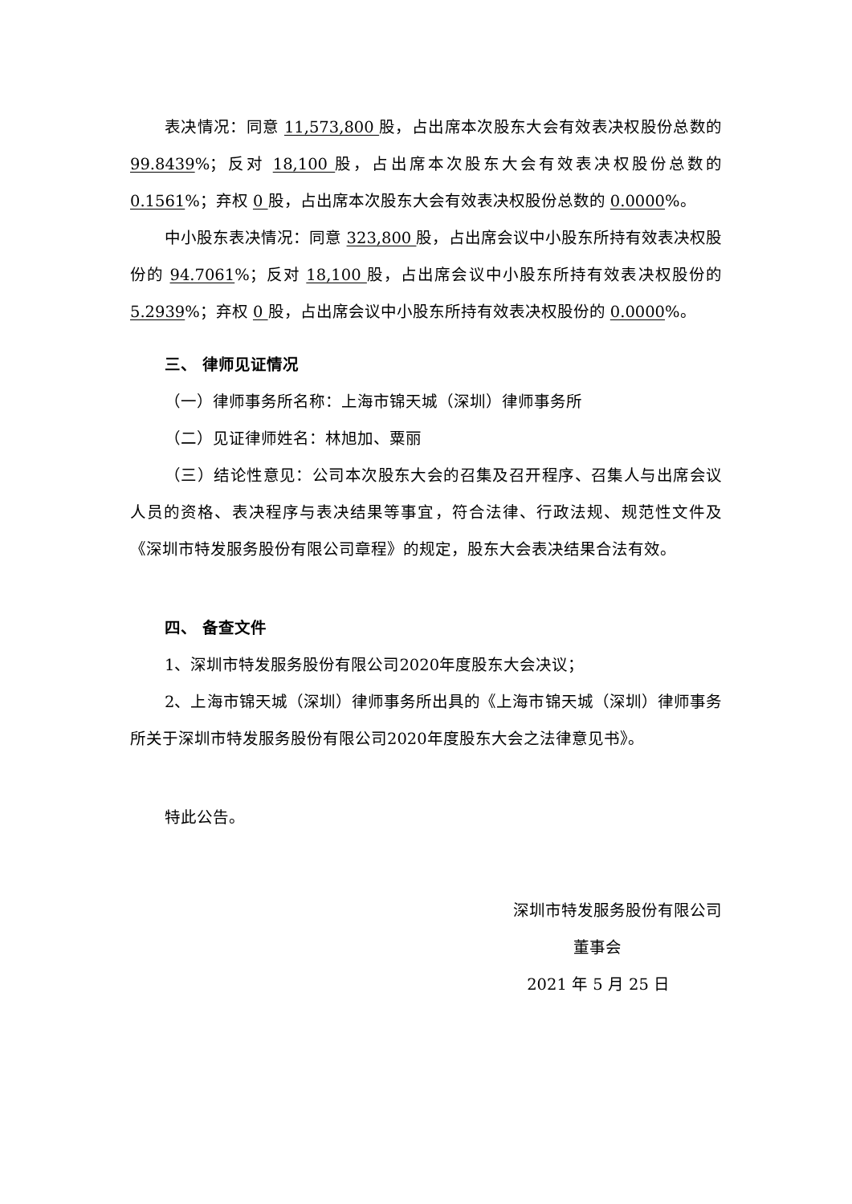表决情况：同意 11,573,800 股，占出席本次股东大会有效表决权股份总数的 99.8439%；反对 18,100 股，占出席本次股东大会有效表决权股份总数的0.1561%；弃权 0 股，占出席本次股东大会有效表决权股份总数的 0.0000%。
中小股东表决情况：同意 323,800 股，占出席会议中小股东所持有效表决权股份的 94.7061%；反对 18,100 股，占出席会议中小股东所持有效表决权股份的5.2939%；弃权 0 股，占出席会议中小股东所持有效表决权股份的 0.0000%。
三、 律师见证情况
（一）律师事务所名称：上海市锦天城（深圳）律师事务所
（二）见证律师姓名：林旭加、粟丽
（三）结论性意见：公司本次股东大会的召集及召开程序、召集人与出席会议人员的资格、表决程序与表决结果等事宜，符合法律、行政法规、规范性文件及《深圳市特发服务股份有限公司章程》的规定，股东大会表决结果合法有效。
四、 备查文件
1、深圳市特发服务股份有限公司2020年度股东大会决议；
2、上海市锦天城（深圳）律师事务所出具的《上海市锦天城（深圳）律师事务所关于深圳市特发服务股份有限公司2020年度股东大会之法律意见书》。
特此公告。
深圳市特发服务股份有限公司
董事会
2021 年 5 月 25 日